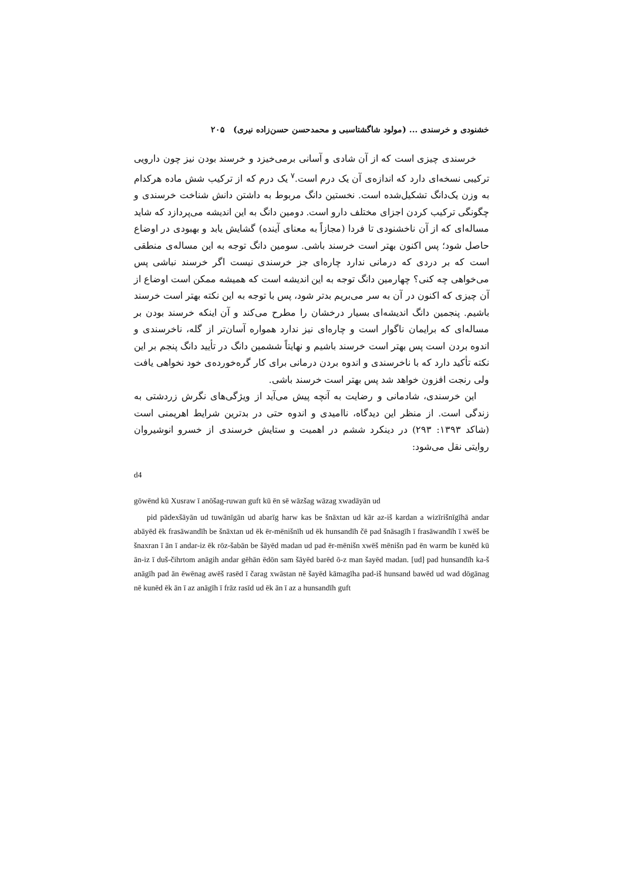خشنودی و خرسندی ... (مولود شاگشتاسبی و محمدحسن حسن‌زاده نیری) ۲۰۵
خرسندی چیزی است که از آن شادی و آسانی برمی‌خیزد و خرسند بودن نیز چون دارویی ترکیبی نسخه‌ای دارد که اندازه‌ی آن یک درم است.<sup>۷</sup> یک درم که از ترکیب شش ماده هرکدام به وزن یک‌دانگ تشکیل‌شده است. نخستین دانگ مربوط به داشتن دانش شناخت خرسندی و چگونگی ترکیب کردن اجزای مختلف دارو است. دومین دانگ به این اندیشه می‌پردازد که شاید مساله‌ای که از آن ناخشنودی تا فردا (مجازاً به معنای آینده) گشایش یابد و بهبودی در اوضاع حاصل شود؛ پس اکنون بهتر است خرسند باشی. سومین دانگ توجه به این مساله‌ی منطقی است که بر دردی که درمانی ندارد چاره‌ای جز خرسندی نیست اگر خرسند نباشی پس می‌خواهی چه کنی؟ چهارمین دانگ توجه به این اندیشه است که همیشه ممکن است اوضاع از آن چیزی که اکنون در آن به سر می‌بریم بدتر شود، پس با توجه به این نکته بهتر است خرسند باشیم. پنجمین دانگ اندیشه‌ای بسیار درخشان را مطرح می‌کند و آن اینکه خرسند بودن بر مساله‌ای که برایمان ناگوار است و چاره‌ای نیز ندارد همواره آسان‌تر از گله، ناخرسندی و اندوه بردن است پس بهتر است خرسند باشیم و نهایتاً ششمین دانگ در تأیید دانگ پنجم بر این نکته تأکید دارد که با ناخرسندی و اندوه بردن درمانی برای کار گره‌خورده‌ی خود نخواهی یافت ولی رنجت افزون خواهد شد پس بهتر است خرسند باشی.
این خرسندی، شادمانی و رضایت به آنچه پیش می‌آید از ویژگی‌های نگرش زردشتی به زندگی است. از منظر این دیدگاه، ناامیدی و اندوه حتی در بدترین شرایط اهریمنی است (شاکد ۱۳۹۳: ۲۹۳) در دینکرد ششم در اهمیت و ستایش خرسندی از خسرو انوشیروان روایتی نقل می‌شود:
d4
gōwēnd kū Xusraw ī anōšag-ruwan guft kū ēn sē wāzšag wāzag xwadāyān ud
pid pādexšāyān ud tuwānīgān ud abarīg harw kas be šnāxtan ud kār az-iš kardan a wizīrišnīgīhā andar abāyēd ēk frasāwandīh be šnāxtan ud ēk ēr-mēnišnīh ud ēk hunsandīh čē pad šnāsagīh ī frasāwandīh ī xwēš be šnaxran ī ān ī andar-iz ēk rōz-šabān be šāyēd madan ud pad ēr-mēnišn xwēš mēnišn pad ēn warm be kunēd kū ān-iz ī duš-čihrtom anāgih andar gēhān ēdōn sam šāyēd barēd ō-z man šayēd madan. [ud] pad hunsandīh ka-š anāgīh pad ān ēwēnag awēš rasēd ī čarag xwāstan nē šayēd kāmagīha pad-iš hunsand bawēd ud wad dōgānag nē kunēd ēk ān ī az anāgīh ī frāz rasīd ud ēk ān ī az a hunsandīh guft